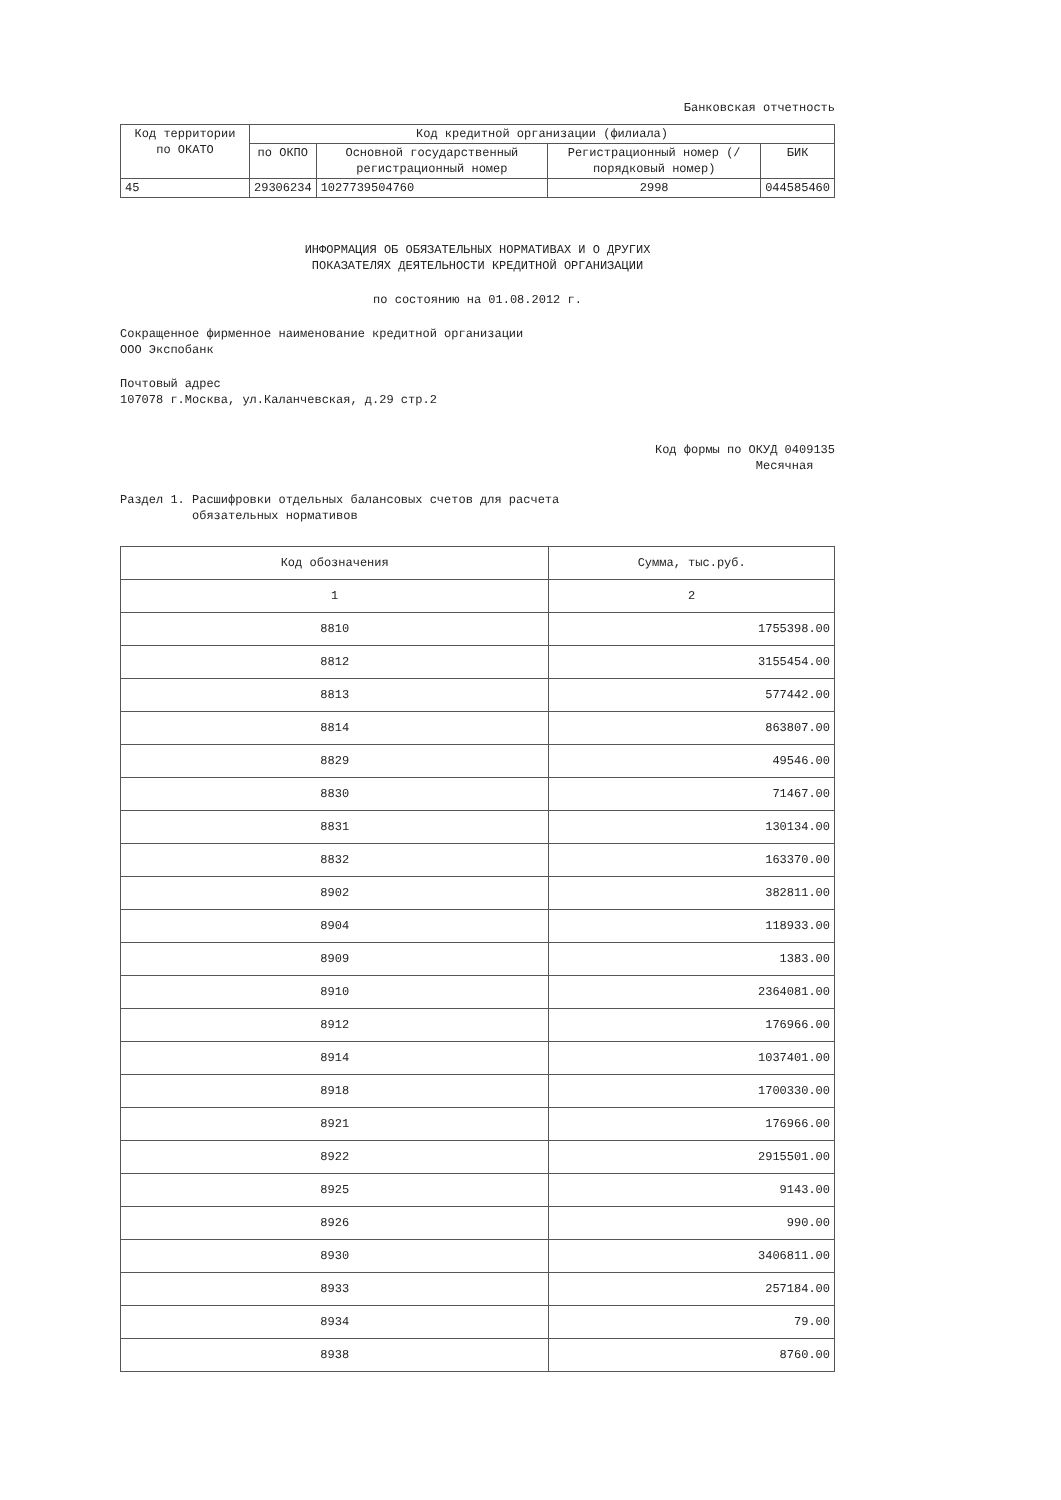Банковская отчетность
| Код территории по ОКАТО | Код кредитной организации (филиала) | | | |
| --- | --- | --- | --- | --- |
| | по ОКПО | Основной государственный регистрационный номер | Регистрационный номер (/порядковый номер) | БИК |
| 45 | 29306234 | 1027739504760 | 2998 | 044585460 |
ИНФОРМАЦИЯ ОБ ОБЯЗАТЕЛЬНЫХ НОРМАТИВАХ И О ДРУГИХ
ПОКАЗАТЕЛЯХ ДЕЯТЕЛЬНОСТИ КРЕДИТНОЙ ОРГАНИЗАЦИИ
по состоянию на 01.08.2012 г.
Сокращенное фирменное наименование кредитной организации
ООО Экспобанк
Почтовый адрес
107078 г.Москва, ул.Каланчевская, д.29 стр.2
Код формы по ОКУД 0409135
Месячная
Раздел 1. Расшифровки отдельных балансовых счетов для расчета
обязательных нормативов
| Код обозначения | Сумма, тыс.руб. |
| --- | --- |
| 1 | 2 |
| 8810 | 1755398.00 |
| 8812 | 3155454.00 |
| 8813 | 577442.00 |
| 8814 | 863807.00 |
| 8829 | 49546.00 |
| 8830 | 71467.00 |
| 8831 | 130134.00 |
| 8832 | 163370.00 |
| 8902 | 382811.00 |
| 8904 | 118933.00 |
| 8909 | 1383.00 |
| 8910 | 2364081.00 |
| 8912 | 176966.00 |
| 8914 | 1037401.00 |
| 8918 | 1700330.00 |
| 8921 | 176966.00 |
| 8922 | 2915501.00 |
| 8925 | 9143.00 |
| 8926 | 990.00 |
| 8930 | 3406811.00 |
| 8933 | 257184.00 |
| 8934 | 79.00 |
| 8938 | 8760.00 |